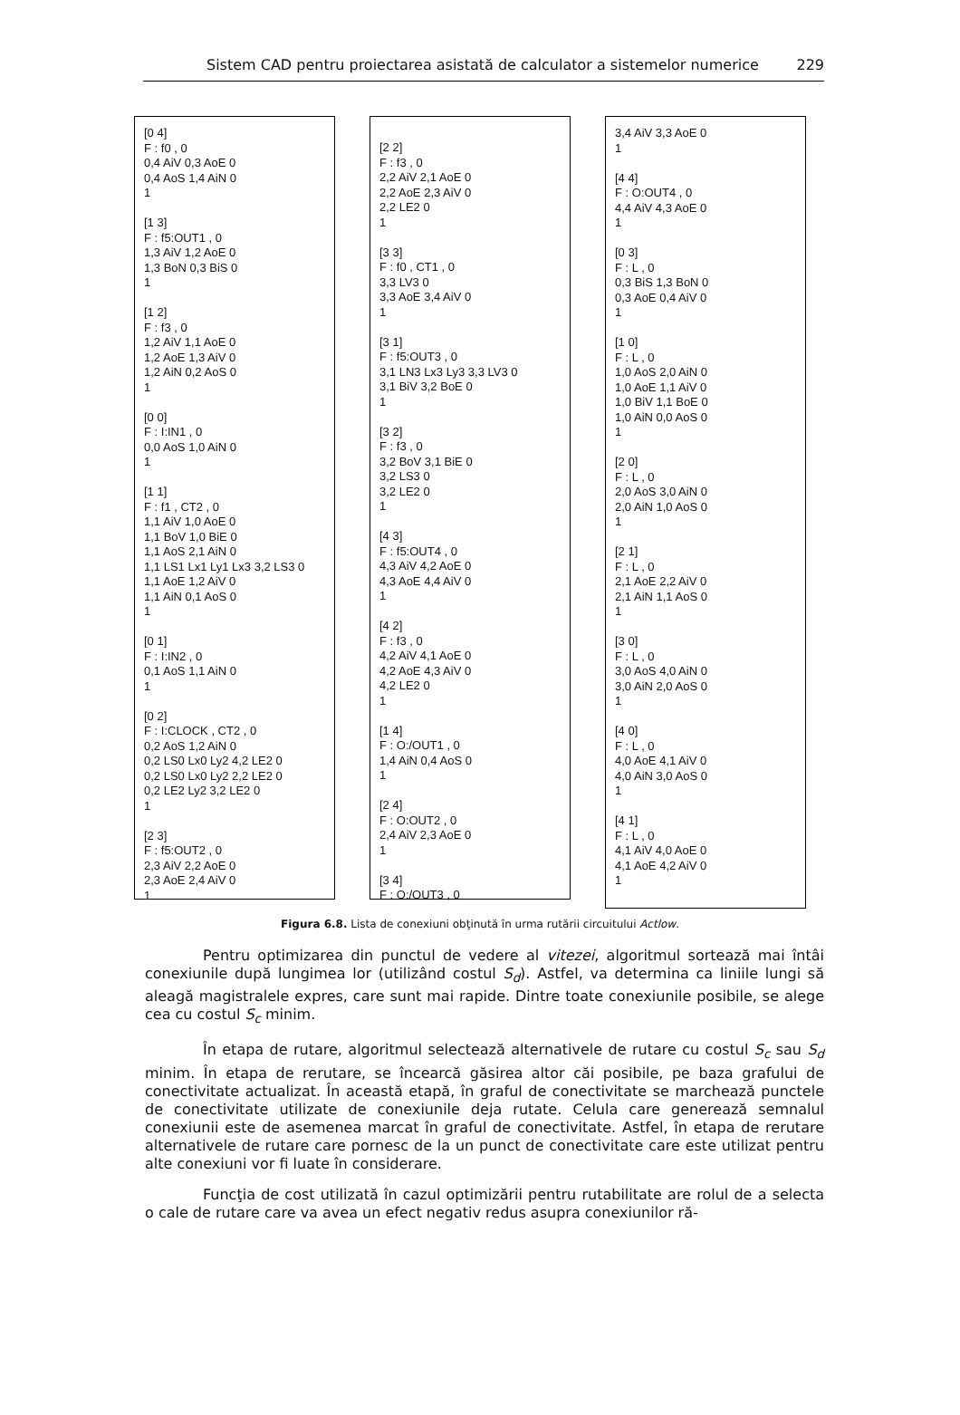Sistem CAD pentru proiectarea asistată de calculator a sistemelor numerice 229
[0 4] F : f0 , 0 0,4 AiV 0,3 AoE 0 0,4 AoS 1,4 AiN 0 1 [1 3] F : f5:OUT1 , 0 1,3 AiV 1,2 AoE 0 1,3 BoN 0,3 BiS 0 1 [1 2] F : f3 , 0 1,2 AiV 1,1 AoE 0 1,2 AoE 1,3 AiV 0 1,2 AiN 0,2 AoS 0 1 [0 0] F : I:IN1 , 0 0,0 AoS 1,0 AiN 0 1 [1 1] F : f1 , CT2 , 0 1,1 AiV 1,0 AoE 0 1,1 BoV 1,0 BiE 0 1,1 AoS 2,1 AiN 0 1,1 LS1 Lx1 Ly1 Lx3 3,2 LS3 0 1,1 AoE 1,2 AiV 0 1,1 AiN 0,1 AoS 0 1 [0 1] F : I:IN2 , 0 0,1 AoS 1,1 AiN 0 1 [0 2] F : I:CLOCK , CT2 , 0 0,2 AoS 1,2 AiN 0 0,2 LS0 Lx0 Ly2 4,2 LE2 0 0,2 LS0 Lx0 Ly2 2,2 LE2 0 0,2 LE2 Ly2 3,2 LE2 0 1 [2 3] F : f5:OUT2 , 0 2,3 AiV 2,2 AoE 0 2,3 AoE 2,4 AiV 0 1
[2 2] F : f3 , 0 2,2 AiV 2,1 AoE 0 2,2 AoE 2,3 AiV 0 2,2 LE2 0 1 [3 3] F : f0 , CT1 , 0 3,3 LV3 0 3,3 AoE 3,4 AiV 0 1 [3 1] F : f5:OUT3 , 0 3,1 LN3 Lx3 Ly3 3,3 LV3 0 3,1 BiV 3,2 BoE 0 1 [3 2] F : f3 , 0 3,2 BoV 3,1 BiE 0 3,2 LS3 0 3,2 LE2 0 1 [4 3] F : f5:OUT4 , 0 4,3 AiV 4,2 AoE 0 4,3 AoE 4,4 AiV 0 1 [4 2] F : f3 , 0 4,2 AiV 4,1 AoE 0 4,2 AoE 4,3 AiV 0 4,2 LE2 0 1 [1 4] F : O:/OUT1 , 0 1,4 AiN 0,4 AoS 0 1 [2 4] F : O:OUT2 , 0 2,4 AiV 2,3 AoE 0 1 [3 4] F : O:/OUT3 , 0
3,4 AiV 3,3 AoE 0 1 [4 4] F : O:OUT4 , 0 4,4 AiV 4,3 AoE 0 1 [0 3] F : L , 0 0,3 BiS 1,3 BoN 0 0,3 AoE 0,4 AiV 0 1 [1 0] F : L , 0 1,0 AoS 2,0 AiN 0 1,0 AoE 1,1 AiV 0 1,0 BiV 1,1 BoE 0 1,0 AiN 0,0 AoS 0 1 [2 0] F : L , 0 2,0 AoS 3,0 AiN 0 2,0 AiN 1,0 AoS 0 1 [2 1] F : L , 0 2,1 AoE 2,2 AiV 0 2,1 AiN 1,1 AoS 0 1 [3 0] F : L , 0 3,0 AoS 4,0 AiN 0 3,0 AiN 2,0 AoS 0 1 [4 0] F : L , 0 4,0 AoE 4,1 AiV 0 4,0 AiN 3,0 AoS 0 1 [4 1] F : L , 0 4,1 AiV 4,0 AoE 0 4,1 AoE 4,2 AiV 0 1
Figura 6.8. Lista de conexiuni obţinută în urma rutării circuitului Actlow.
Pentru optimizarea din punctul de vedere al vitezei, algoritmul sortează mai întâi conexiunile după lungimea lor (utilizând costul S<sub>d</sub>). Astfel, va determina ca liniile lungi să aleagă magistralele expres, care sunt mai rapide. Dintre toate conexiunile posibile, se alege cea cu costul S<sub>c</sub> minim.
În etapa de rutare, algoritmul selectează alternativele de rutare cu costul S<sub>c</sub> sau S<sub>d</sub> minim. În etapa de rerutare, se încearcă găsirea altor căi posibile, pe baza grafului de conectivitate actualizat. În această etapă, în graful de conectivitate se marchează punctele de conectivitate utilizate de conexiunile deja rutate. Celula care generează semnalul conexiunii este de asemenea marcat în graful de conectivitate. Astfel, în etapa de rerutare alternativele de rutare care pornesc de la un punct de conectivitate care este utilizat pentru alte conexiuni vor fi luate în considerare.
Funcţia de cost utilizată în cazul optimizării pentru rutabilitate are rolul de a selecta o cale de rutare care va avea un efect negativ redus asupra conexiunilor ră-